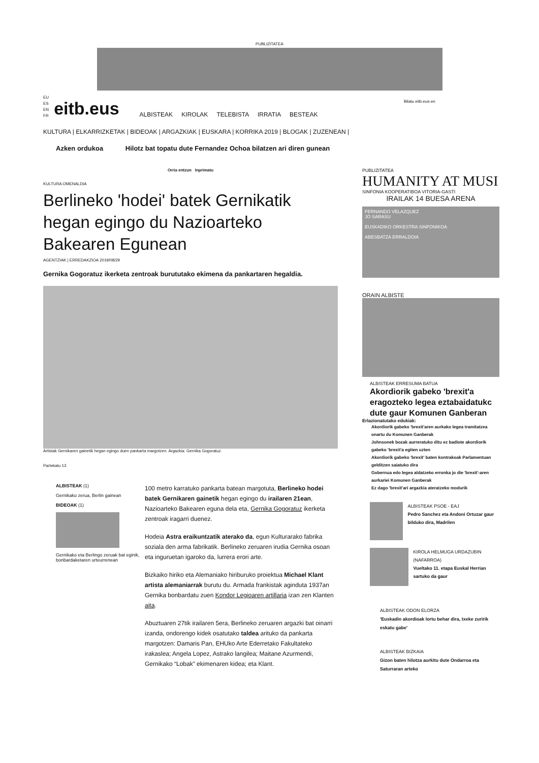PUBLIZITATEA
Bilatu eitb.eus-en
EU
ES
EN
FR
eitb.eus
ALBISTEAK KIROLAK TELEBISTA IRRATIA BESTEAK
KULTURA | ELKARRIZKETAK | BIDEOAK | ARGAZKIAK | EUSKARA | KORRIKA 2019 | BLOGAK | ZUZENEAN |
Azken ordukoa Hilotz bat topatu dute Fernandez Ochoa bilatzen ari diren gunean
Orria entzun Inprimatu
KULTURA OMENALDIA
Berlineko 'hodei' batek Gernikatik hegan egingo du Nazioarteko Bakearen Egunean
AGENTZIAK | ERREDAKZIOA 2019/08/29
Gernika Gogoratuz ikerketa zentroak burututako ekimena da pankartaren hegaldia.
Artistak Gernikaren gainetik hegan egingo duen pankarta margotzen. Argazkia: Gernika Gogoratuz.
Partekatu 13
ALBISTEAK (1)
Gernikako zerua, Berlin gainean
BIDEOAK (1)
Gernikako eta Berlingo zeruak bat eginik, bonbardaketaren urteurrenean
100 metro karratuko pankarta batean margotuta, Berlineko hodei batek Gernikaren gainetik hegan egingo du irailaren 21ean, Nazioarteko Bakearen eguna dela eta, Gernika Gogoratuz ikerketa zentroak iragarri duenez.
Hodeia Astra eraikuntzatik aterako da, egun Kulturarako fabrika soziala den arma fabrikatik. Berlineko zeruaren irudia Gernika osoan eta inguruetan igaroko da, lurrera erori arte.
Bizkaiko hiriko eta Alemaniako hiriburuko proiektua Michael Klant artista alemaniarrak burutu du. Armada frankistak aginduta 1937an Gernika bonbardatu zuen Kondor Legioaren artillaria izan zen Klanten aita.
Abuztuaren 27tik irailaren 5era, Berlineko zeruaren argazki bat oinarri izanda, ondorengo kidek osatutako taldea arituko da pankarta margotzen: Damaris Pan, EHUko Arte Ederretako Fakultateko irakaslea; Angela Lopez, Astrako langilea; Maitane Azurmendi, Gernikako “Lobak” ekimenaren kidea; eta Klant.
PUBLIZITATEA
HUMANITY AT MUSI
SINFONIA KOOPERATIBOA VITORIA-GASTI
IRAILAK 14 BUESA ARENA
FERNANDO VELAZQUEZ
JO SARASU
EUSKADIKO ORKESTRA SINFONIKOA
ABESBATZA ERRALDOIA
ORAIN ALBISTE
ALBISTEAK ERRESUMA BATUA
Akordiorik gabeko 'brexit'a eragozteko legea eztabaidatukc dute gaur Komunen Ganberan
Erlazionatutako edukiak:
Akordiorik gabeko 'brexit'aren aurkako legea tramitatzea onartu du Komunen Ganberak
Johnsonek bozak aurreratuko ditu ez badiote akordiorik gabeko 'brexit'a egiten uzten
Akordiorik gabeko 'brexit' baten kontrakoak Parlamentuan gelditzen saiatuko dira
Gobernua edo legea aldatzeko erronka jo die 'brexit'-aren aurkariei Komunen Ganberak
Ez dago 'brexit'ari argazkia ateratzeko modurik
ALBISTEAK PSOE - EAJ
Pedro Sanchez eta Andoni Ortuzar gaur bilduko dira, Madrilen
KIROLA HELMUGA URDAZUBIN (NAFARROA)
Vueltako 11. etapa Euskal Herrian sartuko da gaur
ALBISTEAK ODON ELORZA
'Euskadin akordioak lortu behar dira, txeke zuririk eskatu gabe'
ALBISTEAK BIZKAIA
Gizon baten hilotza aurkitu dute Ondarroa eta Saturraran arteko